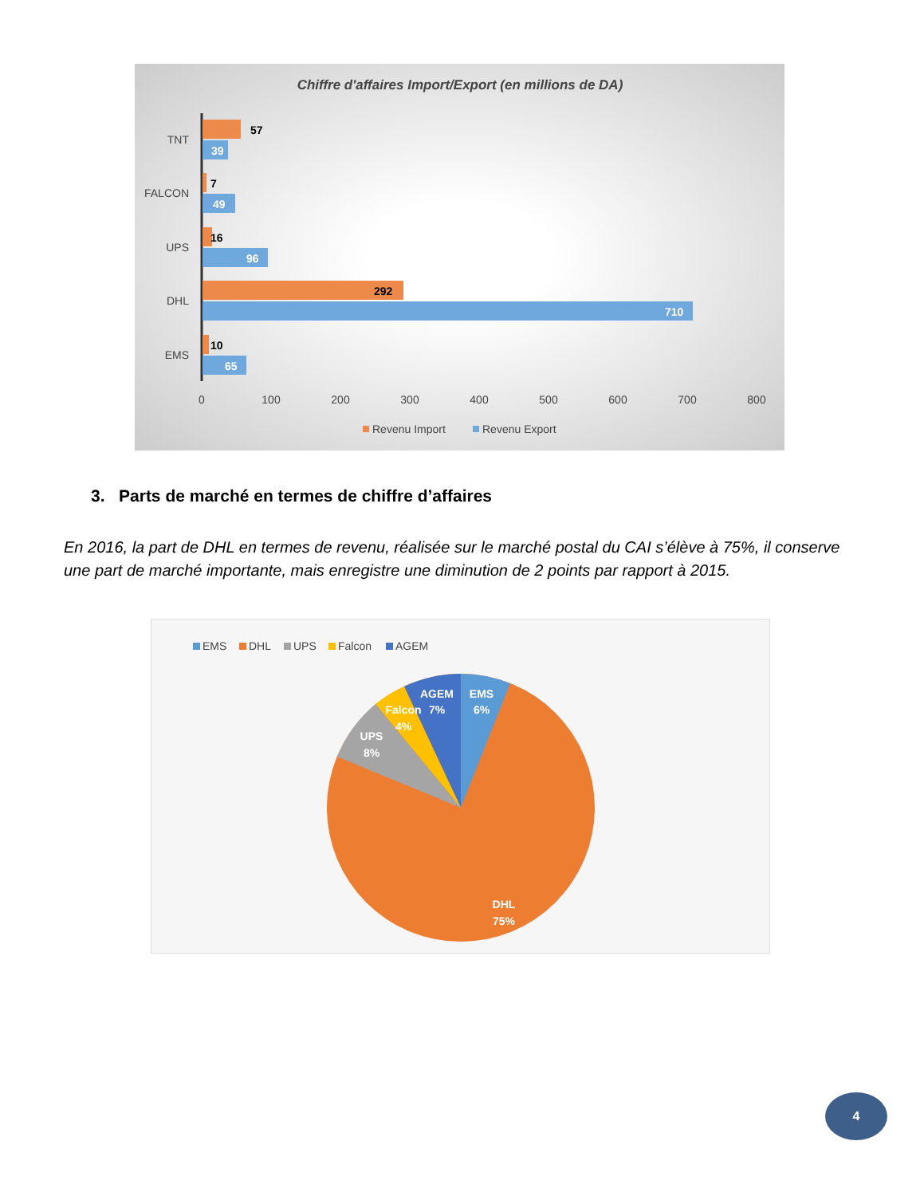Chiffre d'affaires Import/Export (en millions de DA)
57
39
7
49
16
96
292
710
10
65
TNT
FALCON
UPS
DHL
EMS
0
100
200
300
400
500
600
700
800
Revenu Import
Revenu Export
3. Parts de marché en termes de chiffre d’affaires
En 2016, la part de DHL en termes de revenu, réalisée sur le marché postal du CAI s’élève à 75%, il conserve une part de marché importante, mais enregistre une diminution de 2 points par rapport à 2015.
EMS
DHL
UPS
Falcon
AGEM
EMS
6%
AGEM
7%
Falcon
4%
UPS
8%
DHL
75%
4